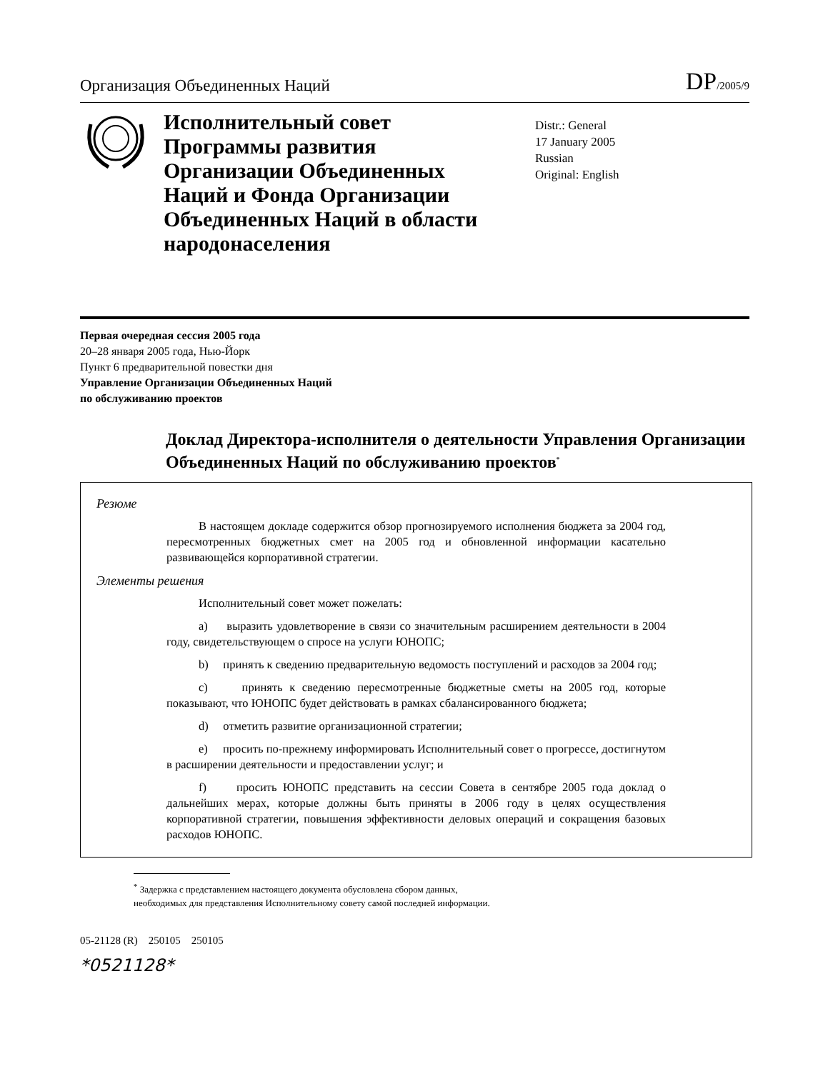Организация Объединенных Наций
DP/2005/9
Исполнительный совет Программы развития Организации Объединенных Наций и Фонда Организации Объединенных Наций в области народонаселения
Distr.: General
17 January 2005
Russian
Original: English
Первая очередная сессия 2005 года
20–28 января 2005 года, Нью-Йорк
Пункт 6 предварительной повестки дня
Управление Организации Объединенных Наций
по обслуживанию проектов
Доклад Директора-исполнителя о деятельности Управления Организации Объединенных Наций по обслуживанию проектов<sup>*</sup>
Резюме
В настоящем докладе содержится обзор прогнозируемого исполнения бюджета за 2004 год, пересмотренных бюджетных смет на 2005 год и обновленной информации касательно развивающейся корпоративной стратегии.
Элементы решения
Исполнительный совет может пожелать:
a) выразить удовлетворение в связи со значительным расширением деятельности в 2004 году, свидетельствующем о спросе на услуги ЮНОПС;
b) принять к сведению предварительную ведомость поступлений и расходов за 2004 год;
c) принять к сведению пересмотренные бюджетные сметы на 2005 год, которые показывают, что ЮНОПС будет действовать в рамках сбалансированного бюджета;
d) отметить развитие организационной стратегии;
e) просить по-прежнему информировать Исполнительный совет о прогрессе, достигнутом в расширении деятельности и предоставлении услуг; и
f) просить ЮНОПС представить на сессии Совета в сентябре 2005 года доклад о дальнейших мерах, которые должны быть приняты в 2006 году в целях осуществления корпоративной стратегии, повышения эффективности деловых операций и сокращения базовых расходов ЮНОПС.
<sup>*</sup> Задержка с представлением настоящего документа обусловлена сбором данных,
необходимых для представления Исполнительному совету самой последней информации.
05-21128 (R) 250105 250105
*0521128*